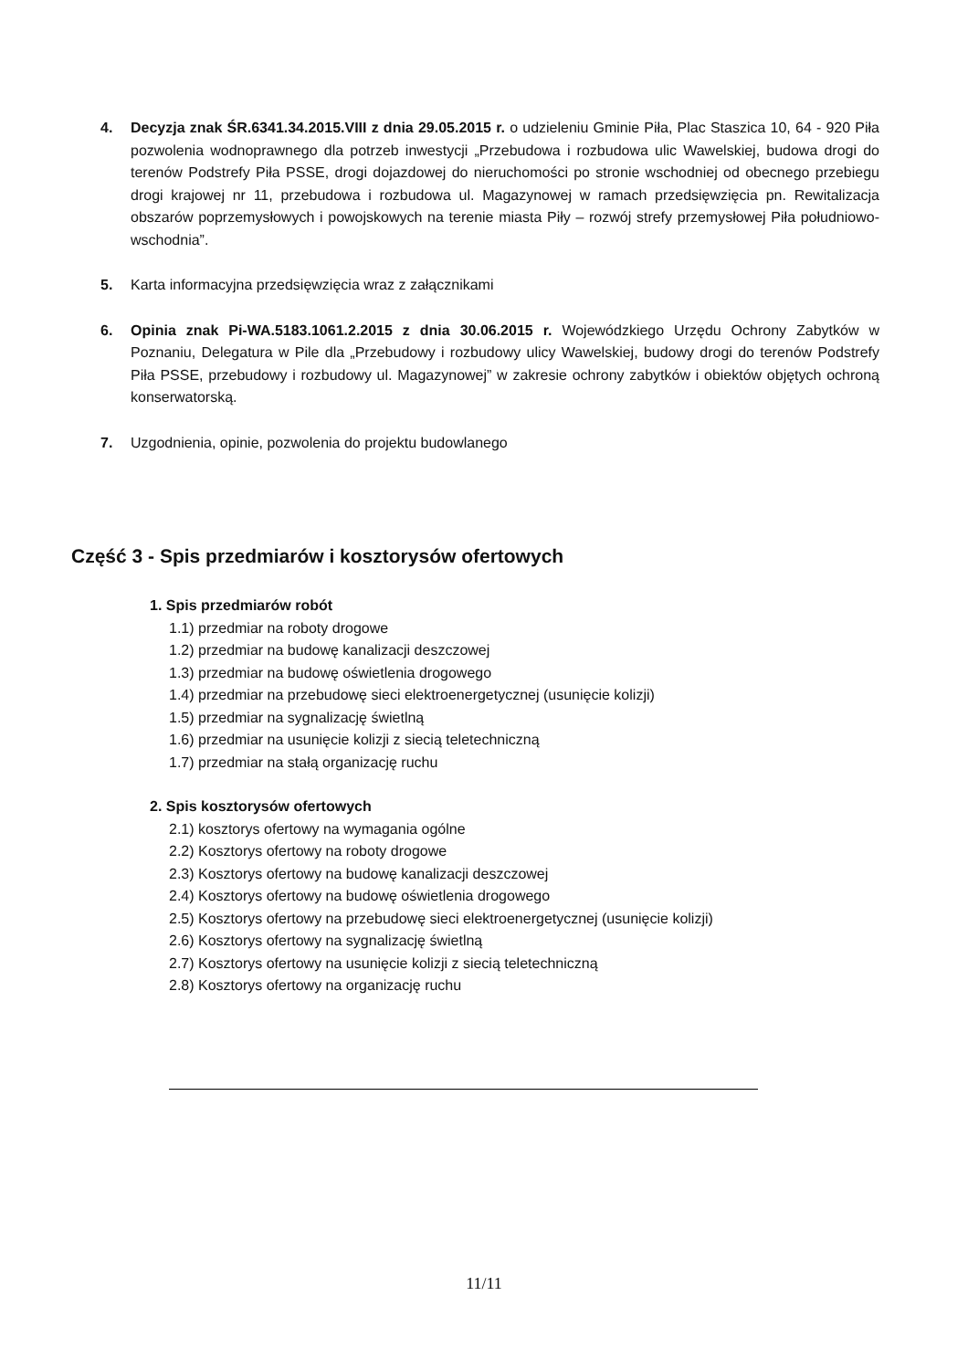4. Decyzja znak ŚR.6341.34.2015.VIII z dnia 29.05.2015 r. o udzieleniu Gminie Piła, Plac Staszica 10, 64 - 920 Piła pozwolenia wodnoprawnego dla potrzeb inwestycji „Przebudowa i rozbudowa ulic Wawelskiej, budowa drogi do terenów Podstrefy Piła PSSE, drogi dojazdowej do nieruchomości po stronie wschodniej od obecnego przebiegu drogi krajowej nr 11, przebudowa i rozbudowa ul. Magazynowej w ramach przedsięwzięcia pn. Rewitalizacja obszarów poprzemysłowych i powojskowych na terenie miasta Piły – rozwój strefy przemysłowej Piła południowo-wschodnia”.
5. Karta informacyjna przedsięwzięcia wraz z załącznikami
6. Opinia znak Pi-WA.5183.1061.2.2015 z dnia 30.06.2015 r. Wojewódzkiego Urzędu Ochrony Zabytków w Poznaniu, Delegatura w Pile dla „Przebudowy i rozbudowy ulicy Wawelskiej, budowy drogi do terenów Podstrefy Piła PSSE, przebudowy i rozbudowy ul. Magazynowej” w zakresie ochrony zabytków i obiektów objętych ochroną konserwatorską.
7. Uzgodnienia, opinie, pozwolenia do projektu budowlanego
Część 3 - Spis przedmiarów i kosztorysów ofertowych
1. Spis przedmiarów robót
1.1) przedmiar na roboty drogowe
1.2) przedmiar na budowę kanalizacji deszczowej
1.3) przedmiar na budowę oświetlenia drogowego
1.4) przedmiar na przebudowę sieci elektroenergetycznej (usunięcie kolizji)
1.5) przedmiar na sygnalizację świetlną
1.6) przedmiar na usunięcie kolizji z siecią teletechniczną
1.7) przedmiar na stałą organizację ruchu
2. Spis kosztorysów ofertowych
2.1) kosztorys ofertowy na wymagania ogólne
2.2) Kosztorys ofertowy na roboty drogowe
2.3) Kosztorys ofertowy na budowę kanalizacji deszczowej
2.4) Kosztorys ofertowy na budowę oświetlenia drogowego
2.5) Kosztorys ofertowy na przebudowę sieci elektroenergetycznej (usunięcie kolizji)
2.6) Kosztorys ofertowy na sygnalizację świetlną
2.7) Kosztorys ofertowy na usunięcie kolizji z siecią teletechniczną
2.8) Kosztorys ofertowy na organizację ruchu
11/11